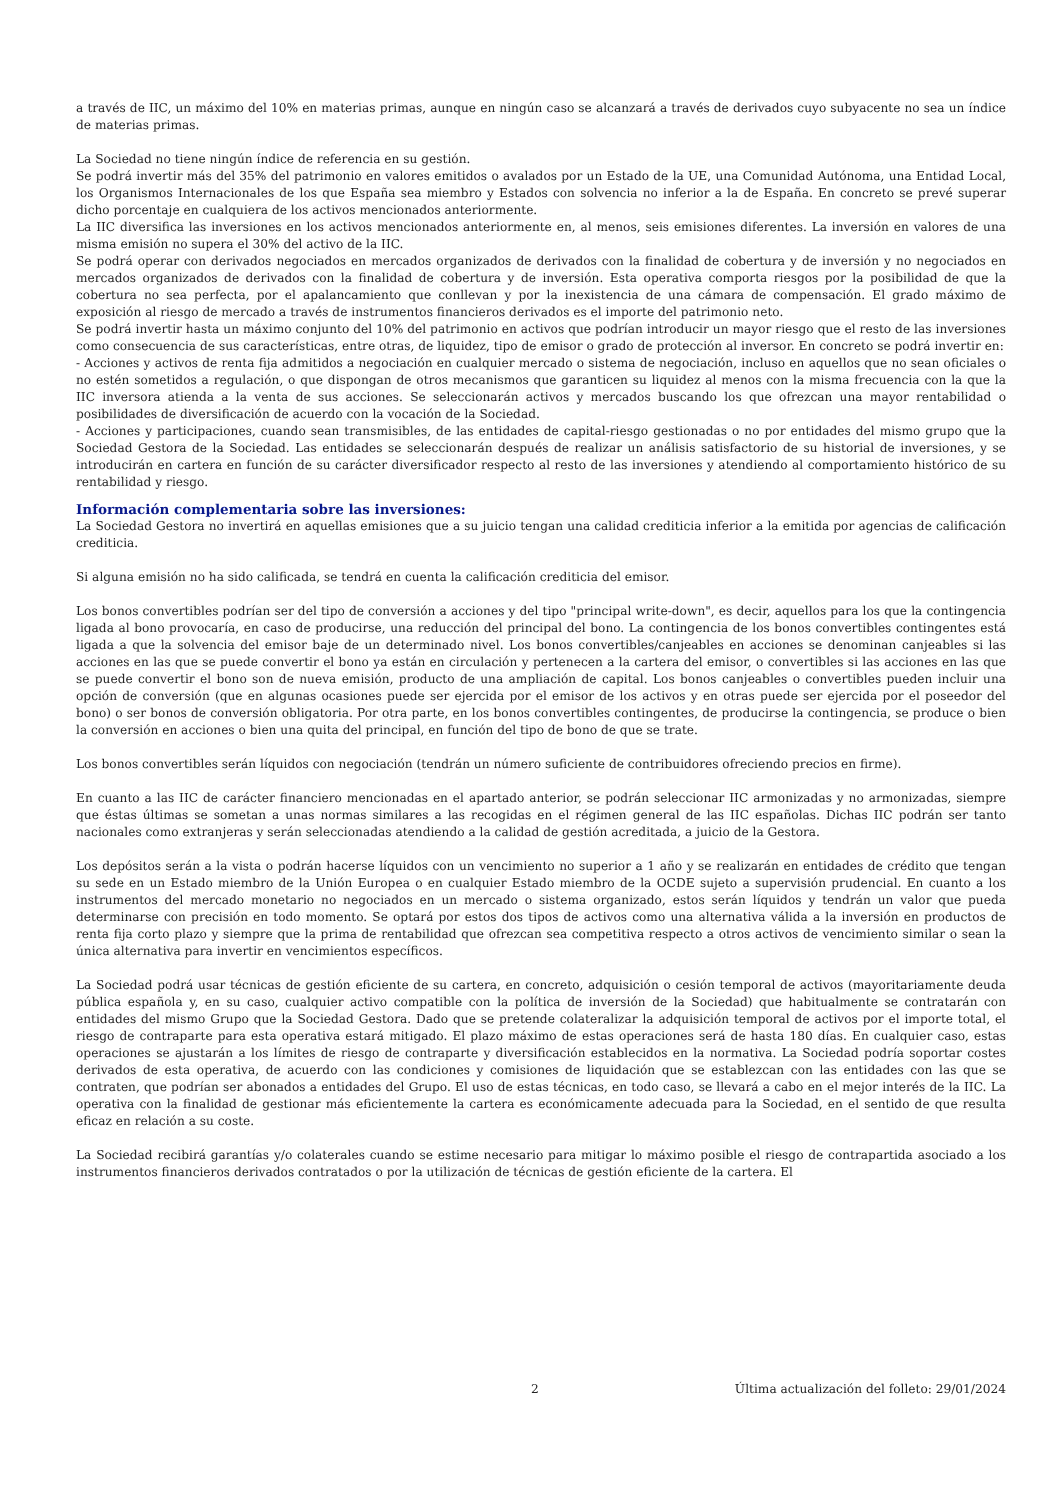a través de IIC, un máximo del 10% en materias primas, aunque en ningún caso se alcanzará a través de derivados cuyo subyacente no sea un índice de materias primas.
La Sociedad no tiene ningún índice de referencia en su gestión.
Se podrá invertir más del 35% del patrimonio en valores emitidos o avalados por un Estado de la UE, una Comunidad Autónoma, una Entidad Local, los Organismos Internacionales de los que España sea miembro y Estados con solvencia no inferior a la de España. En concreto se prevé superar dicho porcentaje en cualquiera de los activos mencionados anteriormente.
La IIC diversifica las inversiones en los activos mencionados anteriormente en, al menos, seis emisiones diferentes. La inversión en valores de una misma emisión no supera el 30% del activo de la IIC.
Se podrá operar con derivados negociados en mercados organizados de derivados con la finalidad de cobertura y de inversión y no negociados en mercados organizados de derivados con la finalidad de cobertura y de inversión. Esta operativa comporta riesgos por la posibilidad de que la cobertura no sea perfecta, por el apalancamiento que conllevan y por la inexistencia de una cámara de compensación. El grado máximo de exposición al riesgo de mercado a través de instrumentos financieros derivados es el importe del patrimonio neto.
Se podrá invertir hasta un máximo conjunto del 10% del patrimonio en activos que podrían introducir un mayor riesgo que el resto de las inversiones como consecuencia de sus características, entre otras, de liquidez, tipo de emisor o grado de protección al inversor. En concreto se podrá invertir en:
- Acciones y activos de renta fija admitidos a negociación en cualquier mercado o sistema de negociación, incluso en aquellos que no sean oficiales o no estén sometidos a regulación, o que dispongan de otros mecanismos que garanticen su liquidez al menos con la misma frecuencia con la que la IIC inversora atienda a la venta de sus acciones. Se seleccionarán activos y mercados buscando los que ofrezcan una mayor rentabilidad o posibilidades de diversificación de acuerdo con la vocación de la Sociedad.
- Acciones y participaciones, cuando sean transmisibles, de las entidades de capital-riesgo gestionadas o no por entidades del mismo grupo que la Sociedad Gestora de la Sociedad. Las entidades se seleccionarán después de realizar un análisis satisfactorio de su historial de inversiones, y se introducirán en cartera en función de su carácter diversificador respecto al resto de las inversiones y atendiendo al comportamiento histórico de su rentabilidad y riesgo.
Información complementaria sobre las inversiones:
La Sociedad Gestora no invertirá en aquellas emisiones que a su juicio tengan una calidad crediticia inferior a la emitida por agencias de calificación crediticia.
Si alguna emisión no ha sido calificada, se tendrá en cuenta la calificación crediticia del emisor.
Los bonos convertibles podrían ser del tipo de conversión a acciones y del tipo "principal write-down", es decir, aquellos para los que la contingencia ligada al bono provocaría, en caso de producirse, una reducción del principal del bono. La contingencia de los bonos convertibles contingentes está ligada a que la solvencia del emisor baje de un determinado nivel. Los bonos convertibles/canjeables en acciones se denominan canjeables si las acciones en las que se puede convertir el bono ya están en circulación y pertenecen a la cartera del emisor, o convertibles si las acciones en las que se puede convertir el bono son de nueva emisión, producto de una ampliación de capital. Los bonos canjeables o convertibles pueden incluir una opción de conversión (que en algunas ocasiones puede ser ejercida por el emisor de los activos y en otras puede ser ejercida por el poseedor del bono) o ser bonos de conversión obligatoria. Por otra parte, en los bonos convertibles contingentes, de producirse la contingencia, se produce o bien la conversión en acciones o bien una quita del principal, en función del tipo de bono de que se trate.
Los bonos convertibles serán líquidos con negociación (tendrán un número suficiente de contribuidores ofreciendo precios en firme).
En cuanto a las IIC de carácter financiero mencionadas en el apartado anterior, se podrán seleccionar IIC armonizadas y no armonizadas, siempre que éstas últimas se sometan a unas normas similares a las recogidas en el régimen general de las IIC españolas. Dichas IIC podrán ser tanto nacionales como extranjeras y serán seleccionadas atendiendo a la calidad de gestión acreditada, a juicio de la Gestora.
Los depósitos serán a la vista o podrán hacerse líquidos con un vencimiento no superior a 1 año y se realizarán en entidades de crédito que tengan su sede en un Estado miembro de la Unión Europea o en cualquier Estado miembro de la OCDE sujeto a supervisión prudencial. En cuanto a los instrumentos del mercado monetario no negociados en un mercado o sistema organizado, estos serán líquidos y tendrán un valor que pueda determinarse con precisión en todo momento. Se optará por estos dos tipos de activos como una alternativa válida a la inversión en productos de renta fija corto plazo y siempre que la prima de rentabilidad que ofrezcan sea competitiva respecto a otros activos de vencimiento similar o sean la única alternativa para invertir en vencimientos específicos.
La Sociedad podrá usar técnicas de gestión eficiente de su cartera, en concreto, adquisición o cesión temporal de activos (mayoritariamente deuda pública española y, en su caso, cualquier activo compatible con la política de inversión de la Sociedad) que habitualmente se contratarán con entidades del mismo Grupo que la Sociedad Gestora. Dado que se pretende colateralizar la adquisición temporal de activos por el importe total, el riesgo de contraparte para esta operativa estará mitigado. El plazo máximo de estas operaciones será de hasta 180 días. En cualquier caso, estas operaciones se ajustarán a los límites de riesgo de contraparte y diversificación establecidos en la normativa. La Sociedad podría soportar costes derivados de esta operativa, de acuerdo con las condiciones y comisiones de liquidación que se establezcan con las entidades con las que se contraten, que podrían ser abonados a entidades del Grupo. El uso de estas técnicas, en todo caso, se llevará a cabo en el mejor interés de la IIC. La operativa con la finalidad de gestionar más eficientemente la cartera es económicamente adecuada para la Sociedad, en el sentido de que resulta eficaz en relación a su coste.
La Sociedad recibirá garantías y/o colaterales cuando se estime necesario para mitigar lo máximo posible el riesgo de contrapartida asociado a los instrumentos financieros derivados contratados o por la utilización de técnicas de gestión eficiente de la cartera. El
2 Última actualización del folleto: 29/01/2024